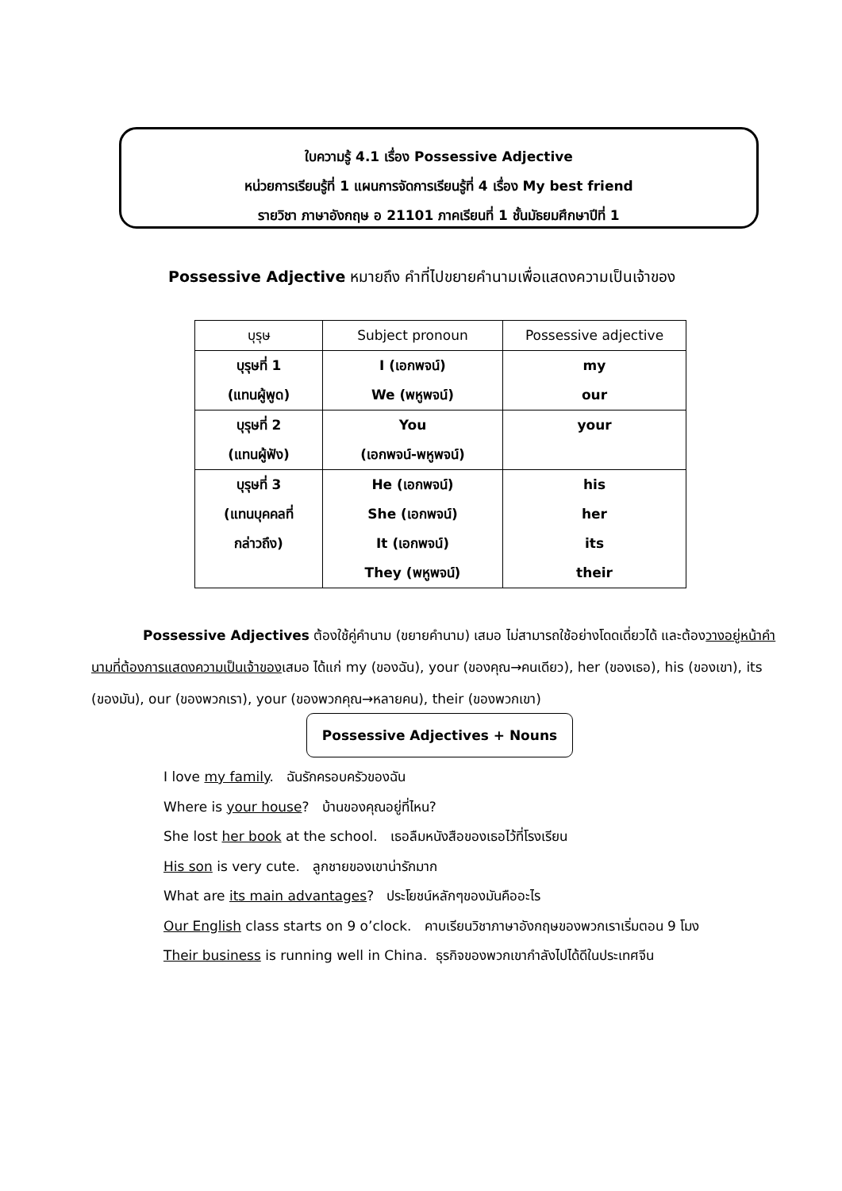ใบความรู้ 4.1 เรื่อง Possessive Adjective
หน่วยการเรียนรู้ที่ 1 แผนการจัดการเรียนรู้ที่ 4 เรื่อง My best friend
รายวิชา ภาษาอังกฤษ อ 21101 ภาคเรียนที่ 1 ชั้นมัธยมศึกษาปีที่ 1
Possessive Adjective หมายถึง คำที่ไปขยายคำนามเพื่อแสดงความเป็นเจ้าของ
| บุรุษ | Subject pronoun | Possessive adjective |
| --- | --- | --- |
| บุรุษที่ 1 (แทนผู้พูด) | I (เอกพจน์) We (พหูพจน์) | my our |
| บุรุษที่ 2 (แทนผู้ฟัง) | You (เอกพจน์-พหูพจน์) | your |
| บุรุษที่ 3 (แทนบุคคลที่ กล่าวถึง) | He (เอกพจน์) She (เอกพจน์) It (เอกพจน์) They (พหูพจน์) | his her its their |
Possessive Adjectives ต้องใช้คู่คำนาม (ขยายคำนาม) เสมอ ไม่สามารถใช้อย่างโดดเดี่ยวได้ และต้องวางอยู่หน้าคำนามที่ต้องการแสดงความเป็นเจ้าของเสมอ ได้แก่ my (ของฉัน), your (ของคุณ→คนเดียว), her (ของเธอ), his (ของเขา), its (ของมัน), our (ของพวกเรา), your (ของพวกคุณ→หลายคน), their (ของพวกเขา)
Possessive Adjectives + Nouns
I love my family. ฉันรักครอบครัวของฉัน
Where is your house? บ้านของคุณอยู่ที่ไหน?
She lost her book at the school. เธอลืมหนังสือของเธอไว้ที่โรงเรียน
His son is very cute. ลูกชายของเขาน่ารักมาก
What are its main advantages? ประโยชน์หลักๆของมันคืออะไร
Our English class starts on 9 o’clock. คาบเรียนวิชาภาษาอังกฤษของพวกเราเริ่มตอน 9 โมง
Their business is running well in China. ธุรกิจของพวกเขากำลังไปได้ดีในประเทศจีน